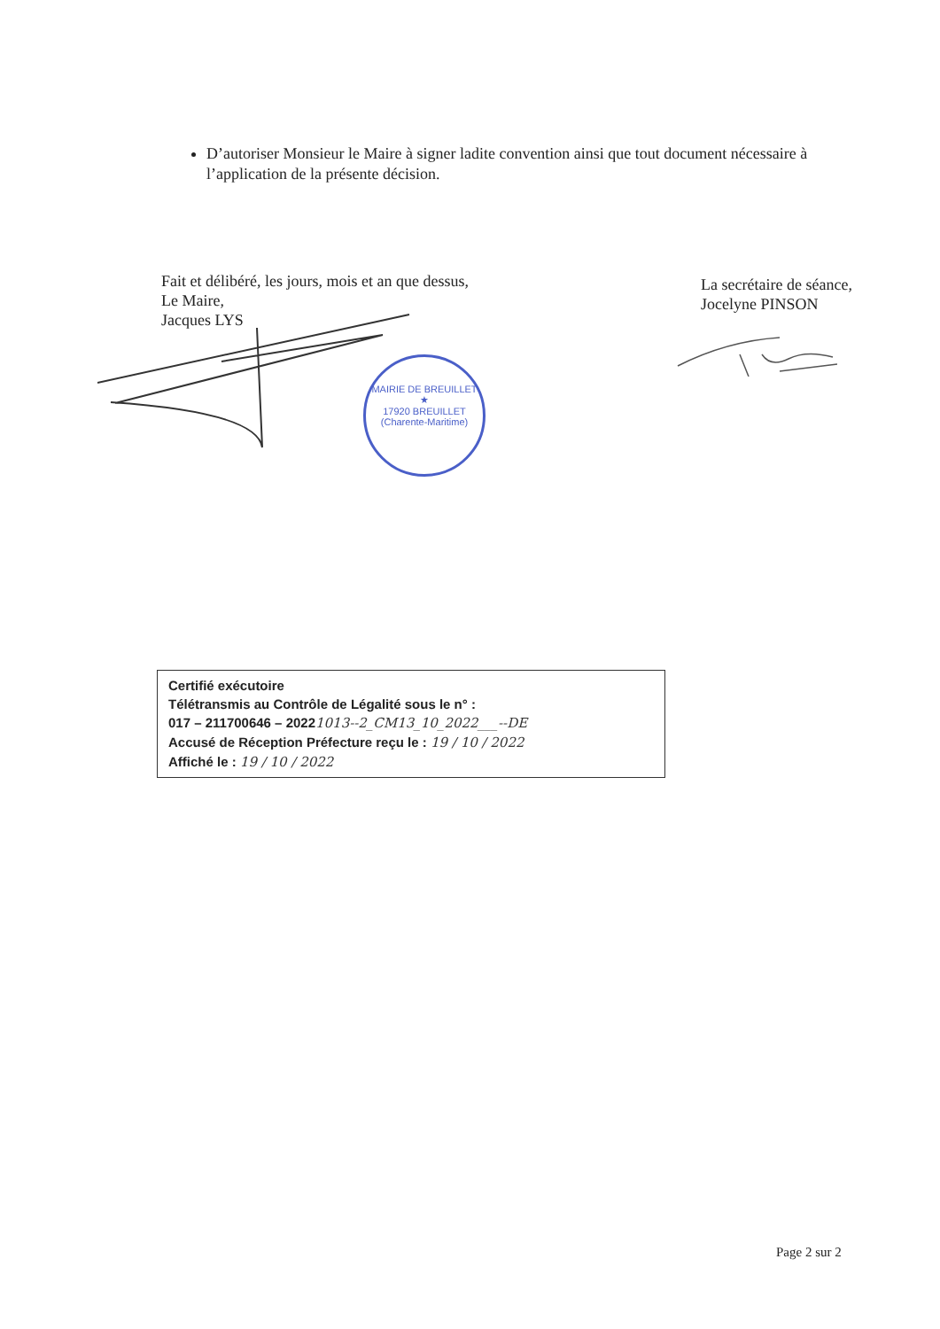D’autoriser Monsieur le Maire à signer ladite convention ainsi que tout document nécessaire à l’application de la présente décision.
Fait et délibéré, les jours, mois et an que dessus,
Le Maire,
Jacques LYS
La secrétaire de séance,
Jocelyne PINSON
MAIRIE DE BREUILLET
★
17920 BREUILLET (Charente-Maritime)
Certifié exécutoire
Télétransmis au Contrôle de Légalité sous le n° :
017 – 211700646 – 20221013--2_CM13_10_2022___--DE
Accusé de Réception Préfecture reçu le : 19 / 10 / 2022
Affiché le : 19 / 10 / 2022
Page 2 sur 2